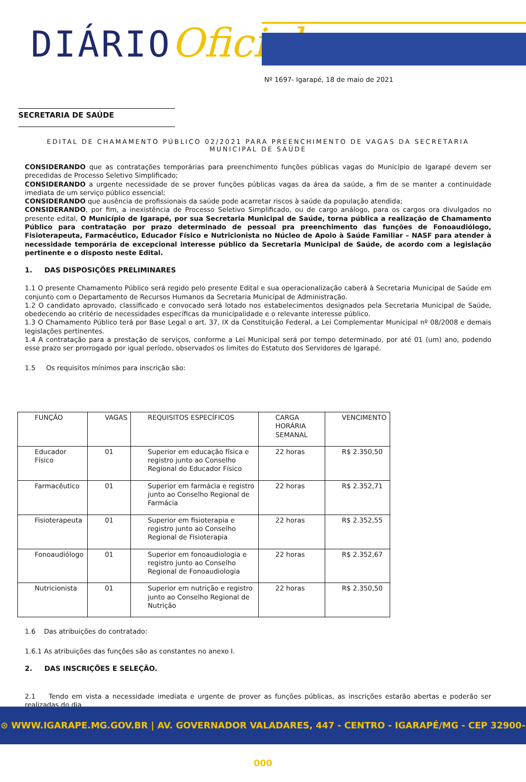DIÁRIOOficial
Nº 1697- Igarapé, 18 de maio de 2021
SECRETARIA DE SAÚDE
EDITAL DE CHAMAMENTO PÚBLICO 02/2021 PARA PREENCHIMENTO DE VAGAS DA SECRETARIA MUNICIPAL DE SAÚDE
CONSIDERANDO que as contratações temporárias para preenchimento funções públicas vagas do Município de Igarapé devem ser precedidas de Processo Seletivo Simplificado;
CONSIDERANDO a urgente necessidade de se prover funções públicas vagas da área da saúde, a fim de se manter a continuidade imediata de um serviço público essencial;
CONSIDERANDO que ausência de profissionais da saúde pode acarretar riscos à saúde da população atendida;
CONSIDERANDO, por fim, a inexistência de Processo Seletivo Simplificado, ou de cargo análogo, para os cargos ora divulgados no presente edital, O Município de Igarapé, por sua Secretaria Municipal de Saúde, torna pública a realização de Chamamento Público para contratação por prazo determinado de pessoal pra preenchimento das funções de Fonoaudiólogo, Fisioterapeuta, Farmacêutico, Educador Físico e Nutricionista no Núcleo de Apoio à Saúde Familiar – NASF para atender à necessidade temporária de excepcional interesse público da Secretaria Municipal de Saúde, de acordo com a legislação pertinente e o disposto neste Edital.
1. DAS DISPOSIÇÕES PRELIMINARES
1.1 O presente Chamamento Público será regido pelo presente Edital e sua operacionalização caberá à Secretaria Municipal de Saúde em conjunto com o Departamento de Recursos Humanos da Secretaria Municipal de Administração.
1.2 O candidato aprovado, classificado e convocado será lotado nos estabelecimentos designados pela Secretaria Municipal de Saúde, obedecendo ao critério de necessidades específicas da municipalidade e o relevante interesse público.
1.3 O Chamamento Público terá por Base Legal o art. 37, IX da Constituição Federal, a Lei Complementar Municipal nº 08/2008 e demais legislações pertinentes.
1.4 A contratação para a prestação de serviços, conforme a Lei Municipal será por tempo determinado, por até 01 (um) ano, podendo esse prazo ser prorrogado por igual período, observados os limites do Estatuto dos Servidores de Igarapé.
1.5 Os requisitos mínimos para inscrição são:
| FUNÇÃO | VAGAS | REQUISITOS ESPECÍFICOS | CARGA HORÁRIA SEMANAL | VENCIMENTO |
| Educador Físico | 01 | Superior em educação física e registro junto ao Conselho Regional do Educador Físico | 22 horas | R$ 2.350,50 |
| Farmacêutico | 01 | Superior em farmácia e registro junto ao Conselho Regional de Farmácia | 22 horas | R$ 2.352,71 |
| Fisioterapeuta | 01 | Superior em fisioterapia e registro junto ao Conselho Regional de Fisioterapia | 22 horas | R$ 2.352,55 |
| Fonoaudiólogo | 01 | Superior em fonoaudiologia e registro junto ao Conselho Regional de Fonoaudiologia | 22 horas | R$ 2.352,67 |
| Nutricionista | 01 | Superior em nutrição e registro junto ao Conselho Regional de Nutrição | 22 horas | R$ 2.350,50 |
1.6 Das atribuições do contratado:
1.6.1 As atribuições das funções são as constantes no anexo I.
2. DAS INSCRIÇÕES E SELEÇÃO.
2.1 Tendo em vista a necessidade imediata e urgente de prover as funções públicas, as inscrições estarão abertas e poderão ser realizadas do dia
⊙ WWW.IGARAPE.MG.GOV.BR | AV. GOVERNADOR VALADARES, 447 - CENTRO - IGARAPÉ/MG - CEP 32900-000